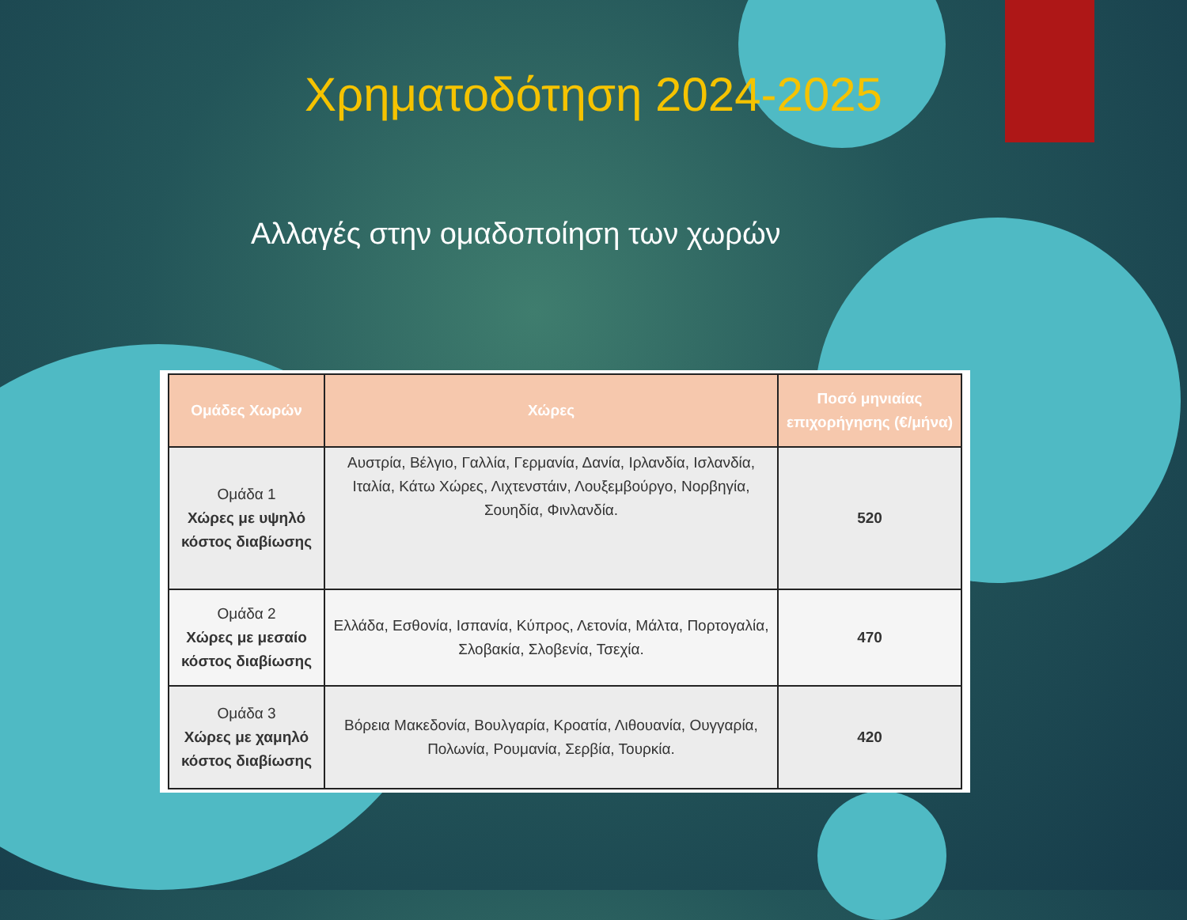Χρηματοδότηση 2024-2025
Αλλαγές στην ομαδοποίηση των χωρών
| Ομάδες Χωρών | Χώρες | Ποσό μηνιαίας επιχορήγησης (€/μήνα) |
| --- | --- | --- |
| Ομάδα 1 Χώρες με υψηλό κόστος διαβίωσης | Αυστρία, Βέλγιο, Γαλλία, Γερμανία, Δανία, Ιρλανδία, Ισλανδία, Ιταλία, Κάτω Χώρες, Λιχτενστάιν, Λουξεμβούργο, Νορβηγία, Σουηδία, Φινλανδία. | 520 |
| Ομάδα 2 Χώρες με μεσαίο κόστος διαβίωσης | Ελλάδα, Εσθονία, Ισπανία, Κύπρος, Λετονία, Μάλτα, Πορτογαλία, Σλοβακία, Σλοβενία, Τσεχία. | 470 |
| Ομάδα 3 Χώρες με χαμηλό κόστος διαβίωσης | Βόρεια Μακεδονία, Βουλγαρία, Κροατία, Λιθουανία, Ουγγαρία, Πολωνία, Ρουμανία, Σερβία, Τουρκία. | 420 |